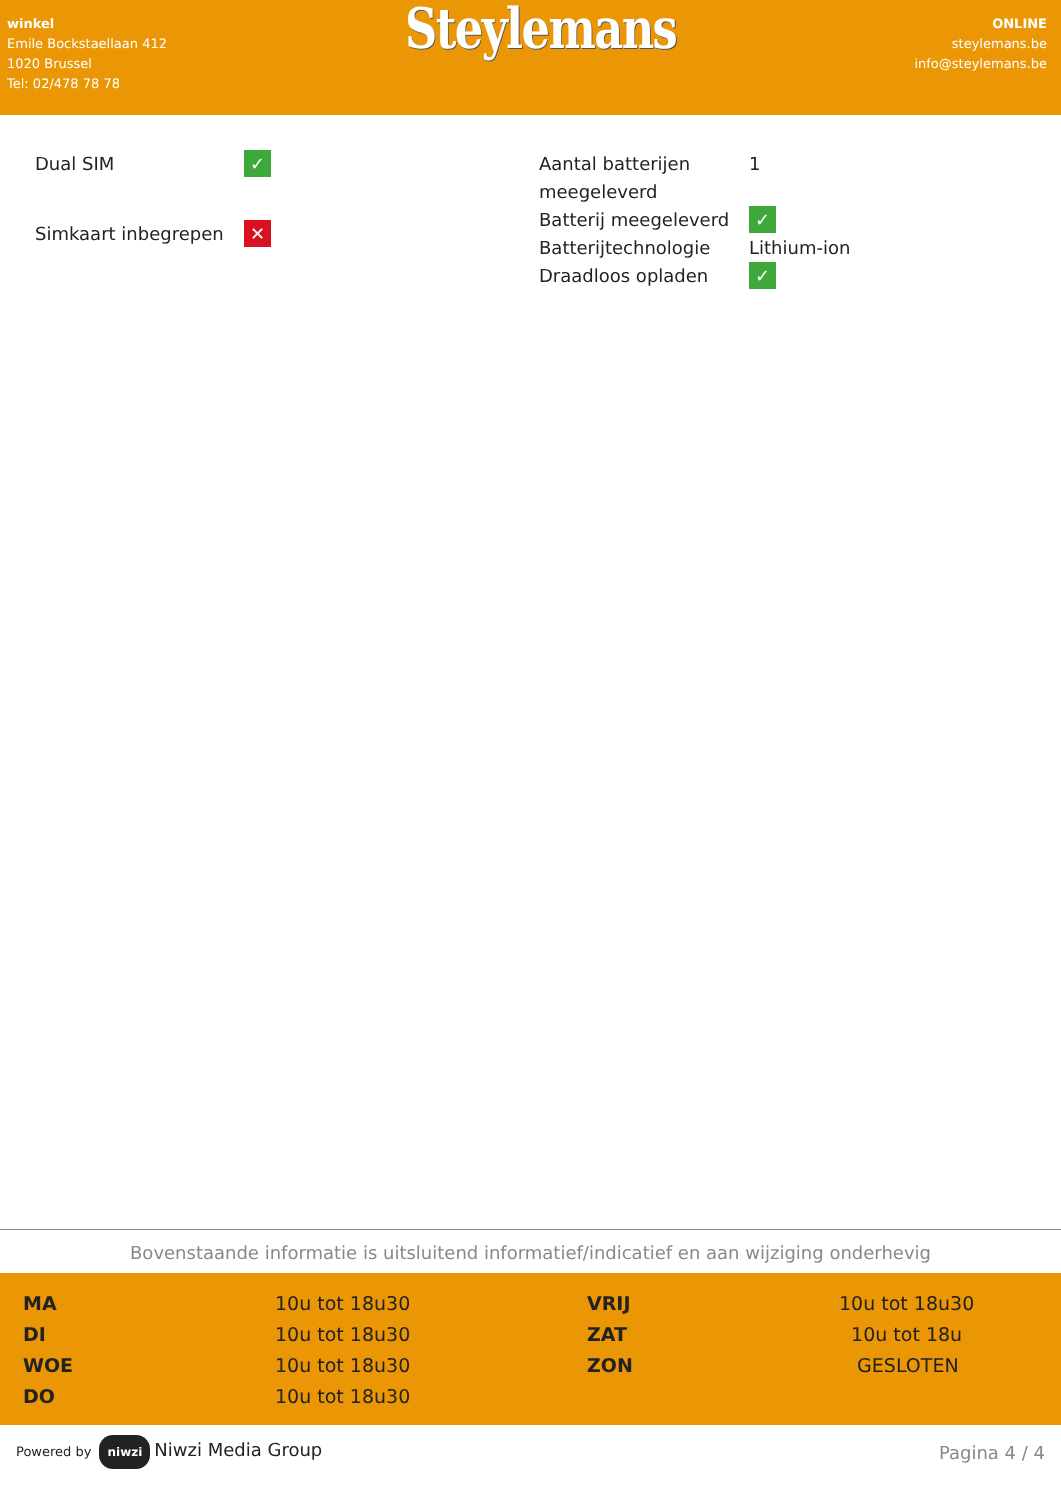winkel
Emile Bockstaellaan 412
1020 Brussel
Tel: 02/478 78 78
Steylemans
ONLINE
steylemans.be
info@steylemans.be
| Dual SIM | ✓ |
| Simkaart inbegrepen | ✕ |
| Aantal batterijen meegeleverd | 1 |
| Batterij meegeleverd | ✓ |
| Batterijtechnologie | Lithium-ion |
| Draadloos opladen | ✓ |
Bovenstaande informatie is uitsluitend informatief/indicatief en aan wijziging onderhevig
| MA | 10u tot 18u30 | VRIJ | 10u tot 18u30 |
| DI | 10u tot 18u30 | ZAT | 10u tot 18u |
| WOE | 10u tot 18u30 | ZON | GESLOTEN |
| DO | 10u tot 18u30 | | |
Powered by niwzi Niwzi Media Group
Pagina 4 / 4